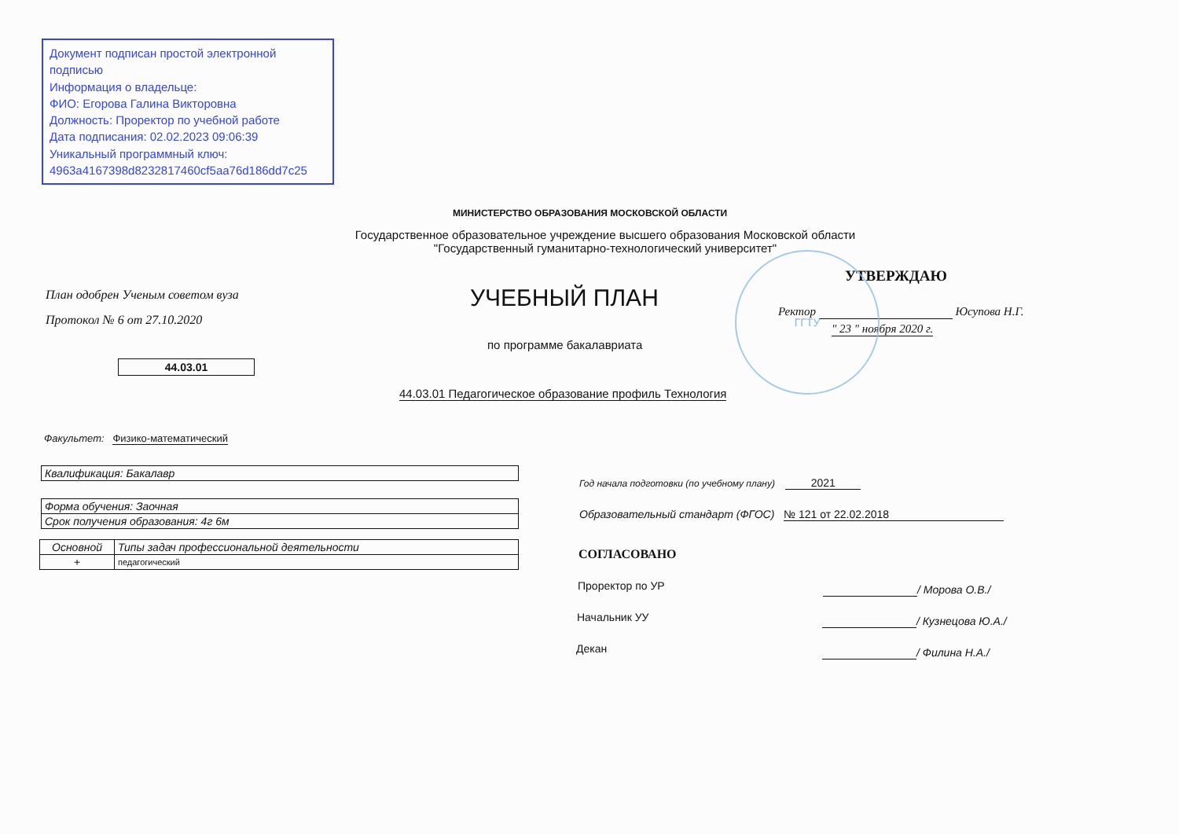Документ подписан простой электронной подписью
Информация о владельце:
ФИО: Егорова Галина Викторовна
Должность: Проректор по учебной работе
Дата подписания: 02.02.2023 09:06:39
Уникальный программный ключ:
4963a4167398d8232817460cf5aa76d186dd7c25
МИНИСТЕРСТВО ОБРАЗОВАНИЯ МОСКОВСКОЙ ОБЛАСТИ
Государственное образовательное учреждение высшего образования Московской области
"Государственный гуманитарно-технологический университет"
План одобрен Ученым советом вуза
Протокол № 6 от 27.10.2020
44.03.01
УЧЕБНЫЙ ПЛАН
по программе бакалавриата
44.03.01 Педагогическое образование профиль Технология
УТВЕРЖДАЮ
Ректор Юсупова Н.Г.
" 23 " ноября 2020 г.
ГГТУ
Факультет: Физико-математический
| Квалификация: Бакалавр |
| Форма обучения: Заочная |
| Срок получения образования: 4г 6м |
| Основной | Типы задач профессиональной деятельности |
| + | педагогический |
Год начала подготовки (по учебному плану) 2021
Образовательный стандарт (ФГОС) № 121 от 22.02.2018
СОГЛАСОВАНО
Проректор по УР / Морова О.В./
Начальник УУ / Кузнецова Ю.А./
Декан / Филина Н.А./